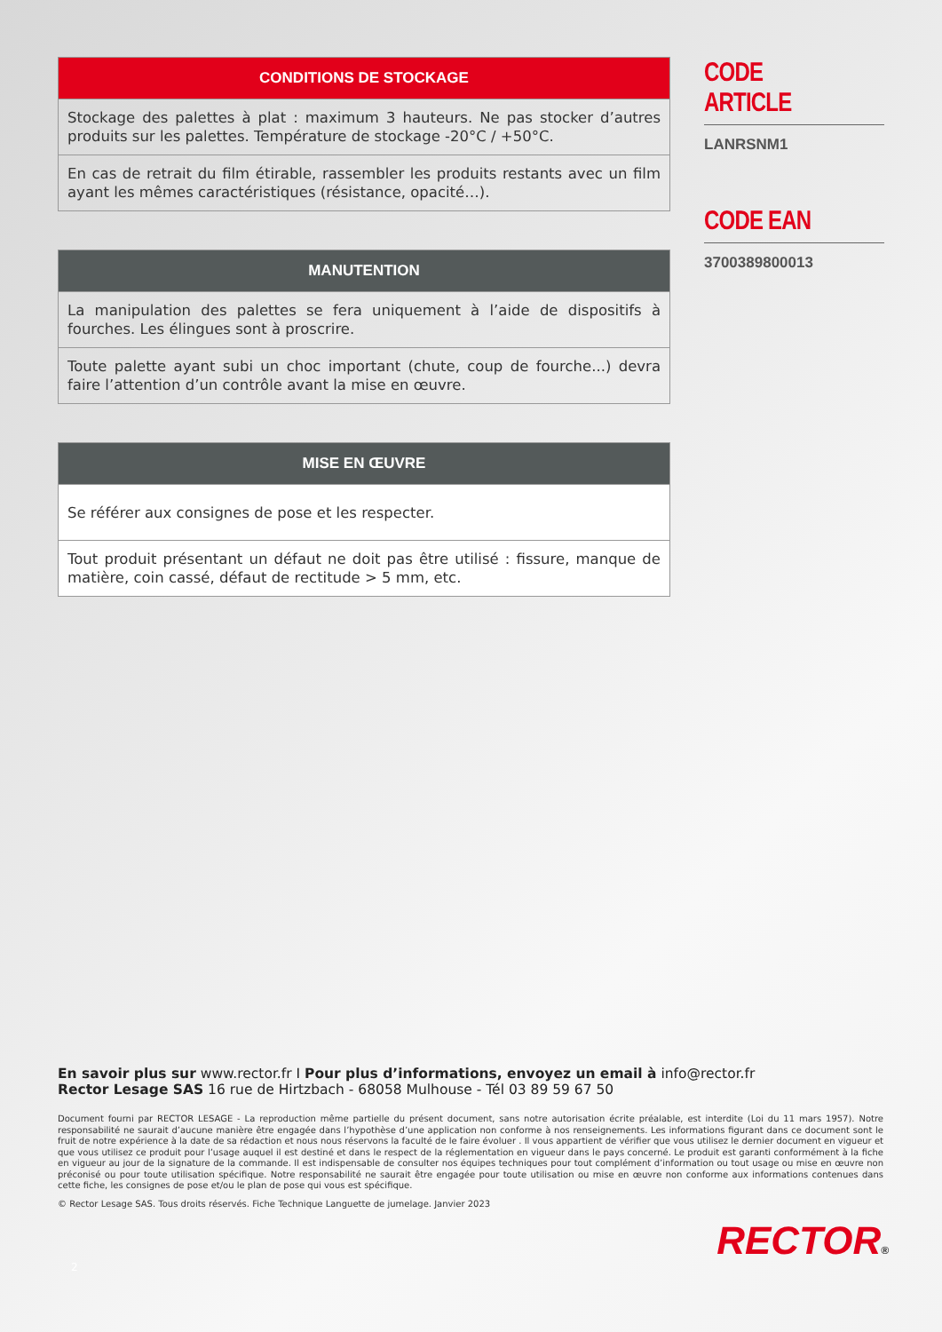| CONDITIONS DE STOCKAGE |
| --- |
| Stockage des palettes à plat : maximum 3 hauteurs. Ne pas stocker d’autres produits sur les palettes. Température de stockage -20°C / +50°C. |
| En cas de retrait du film étirable, rassembler les produits restants avec un film ayant les mêmes caractéristiques (résistance, opacité…). |
| MANUTENTION |
| --- |
| La manipulation des palettes se fera uniquement à l’aide de dispositifs à fourches. Les élingues sont à proscrire. |
| Toute palette ayant subi un choc important (chute, coup de fourche...) devra faire l’attention d’un contrôle avant la mise en œuvre. |
| MISE EN ŒUVRE |
| --- |
| Se référer aux consignes de pose et les respecter. |
| Tout produit présentant un défaut ne doit pas être utilisé : fissure, manque de matière, coin cassé, défaut de rectitude > 5 mm, etc. |
CODE ARTICLE
LANRSNM1
CODE EAN
3700389800013
En savoir plus sur www.rector.fr I Pour plus d’informations, envoyez un email à info@rector.fr
Rector Lesage SAS 16 rue de Hirtzbach - 68058 Mulhouse - Tél 03 89 59 67 50
Document fourni par RECTOR LESAGE - La reproduction même partielle du présent document, sans notre autorisation écrite préalable, est interdite (Loi du 11 mars 1957). Notre responsabilité ne saurait d’aucune manière être engagée dans l’hypothèse d’une application non conforme à nos renseignements. Les informations figurant dans ce document sont le fruit de notre expérience à la date de sa rédaction et nous nous réservons la faculté de le faire évoluer . Il vous appartient de vérifier que vous utilisez le dernier document en vigueur et que vous utilisez ce produit pour l’usage auquel il est destiné et dans le respect de la réglementation en vigueur dans le pays concerné. Le produit est garanti conformément à la fiche en vigueur au jour de la signature de la commande. Il est indispensable de consulter nos équipes techniques pour tout complément d’information ou tout usage ou mise en œuvre non préconisé ou pour toute utilisation spécifique. Notre responsabilité ne saurait être engagée pour toute utilisation ou mise en œuvre non conforme aux informations contenues dans cette fiche, les consignes de pose et/ou le plan de pose qui vous est spécifique.
© Rector Lesage SAS. Tous droits réservés. Fiche Technique Languette de jumelage. Janvier 2023
RECTOR®
2